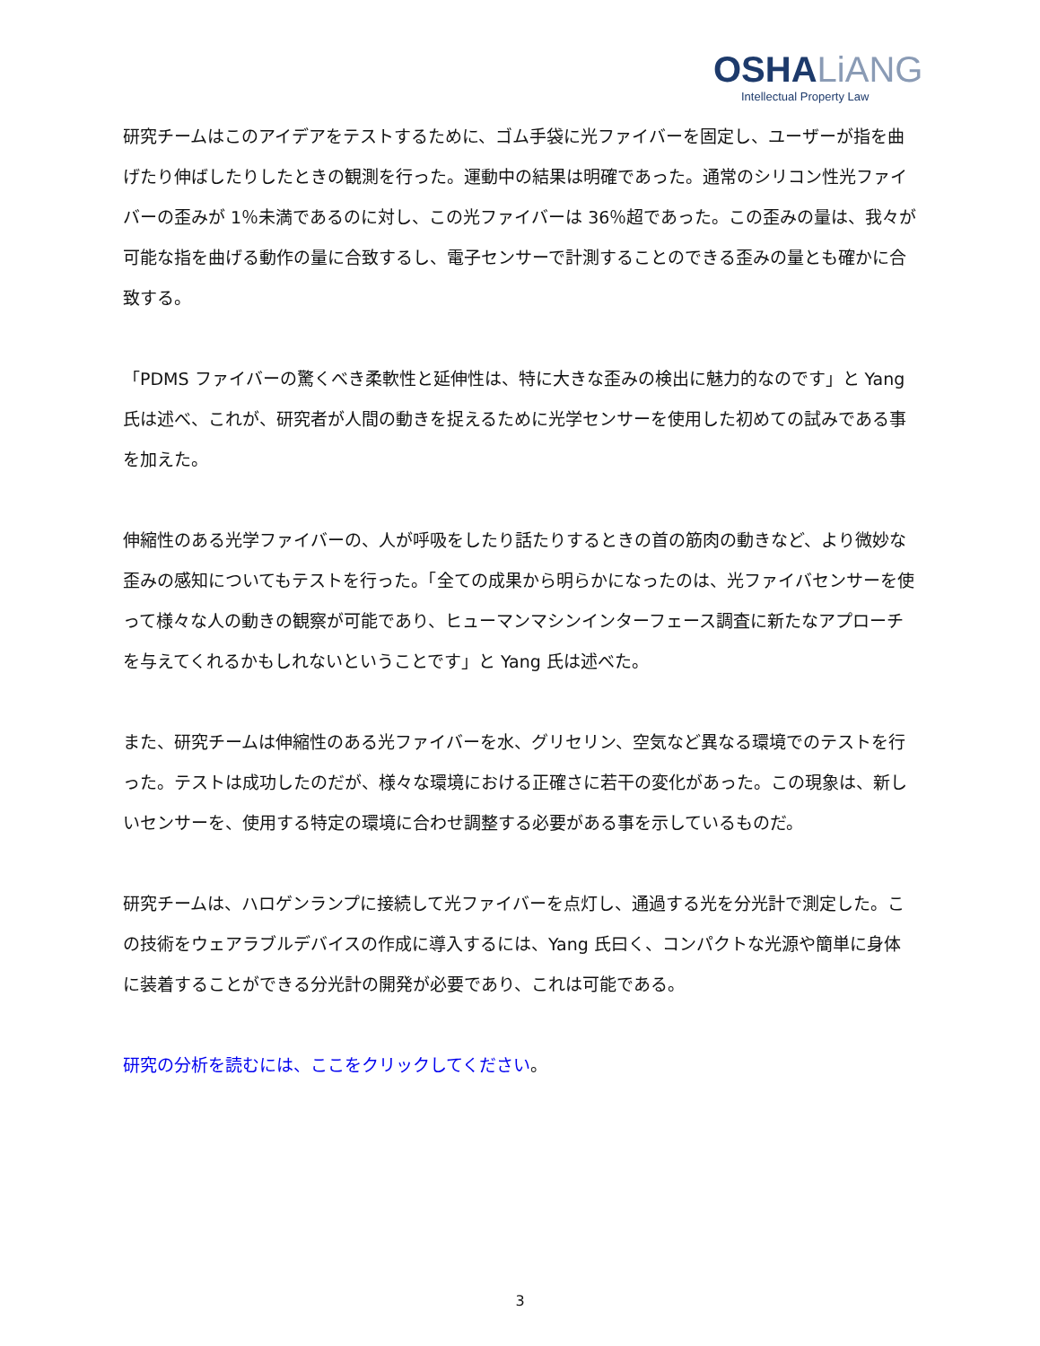OSHA LiANG
Intellectual Property Law
研究チームはこのアイデアをテストするために、ゴム手袋に光ファイバーを固定し、ユーザーが指を曲げたり伸ばしたりしたときの観測を行った。運動中の結果は明確であった。通常のシリコン性光ファイバーの歪みが 1％未満であるのに対し、この光ファイバーは 36％超であった。この歪みの量は、我々が可能な指を曲げる動作の量に合致するし、電子センサーで計測することのできる歪みの量とも確かに合致する。
「PDMS ファイバーの驚くべき柔軟性と延伸性は、特に大きな歪みの検出に魅力的なのです」と Yang 氏は述べ、これが、研究者が人間の動きを捉えるために光学センサーを使用した初めての試みである事を加えた。
伸縮性のある光学ファイバーの、人が呼吸をしたり話たりするときの首の筋肉の動きなど、より微妙な歪みの感知についてもテストを行った。「全ての成果から明らかになったのは、光ファイバセンサーを使って様々な人の動きの観察が可能であり、ヒューマンマシンインターフェース調査に新たなアプローチを与えてくれるかもしれないということです」と Yang 氏は述べた。
また、研究チームは伸縮性のある光ファイバーを水、グリセリン、空気など異なる環境でのテストを行った。テストは成功したのだが、様々な環境における正確さに若干の変化があった。この現象は、新しいセンサーを、使用する特定の環境に合わせ調整する必要がある事を示しているものだ。
研究チームは、ハロゲンランプに接続して光ファイバーを点灯し、通過する光を分光計で測定した。この技術をウェアラブルデバイスの作成に導入するには、Yang 氏曰く、コンパクトな光源や簡単に身体に装着することができる分光計の開発が必要であり、これは可能である。
研究の分析を読むには、ここをクリックしてください。
3